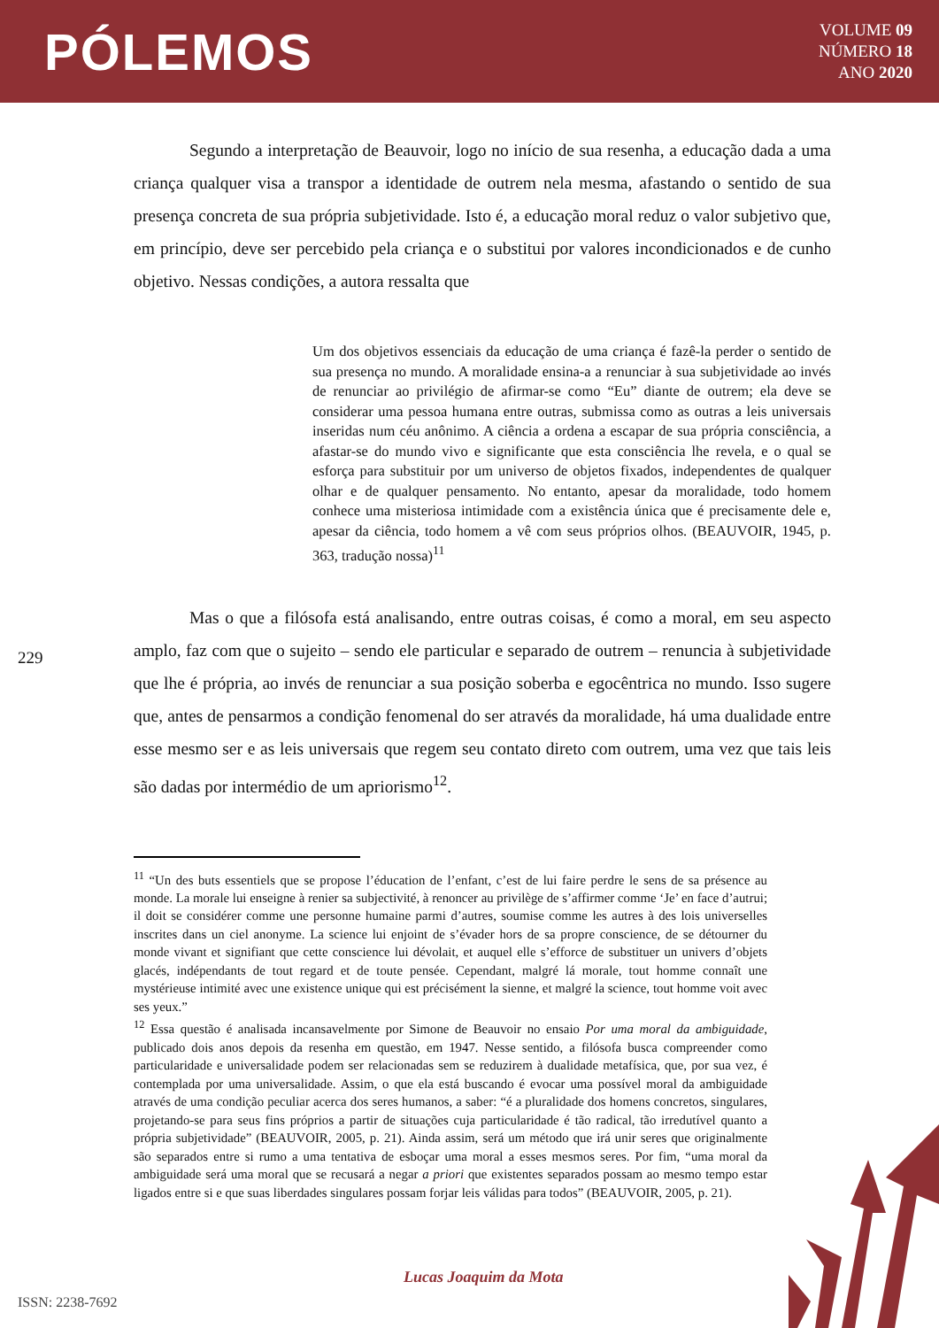PÓLEMOS
VOLUME 09
NÚMERO 18
ANO 2020
Segundo a interpretação de Beauvoir, logo no início de sua resenha, a educação dada a uma criança qualquer visa a transpor a identidade de outrem nela mesma, afastando o sentido de sua presença concreta de sua própria subjetividade. Isto é, a educação moral reduz o valor subjetivo que, em princípio, deve ser percebido pela criança e o substitui por valores incondicionados e de cunho objetivo. Nessas condições, a autora ressalta que
Um dos objetivos essenciais da educação de uma criança é fazê-la perder o sentido de sua presença no mundo. A moralidade ensina-a a renunciar à sua subjetividade ao invés de renunciar ao privilégio de afirmar-se como “Eu” diante de outrem; ela deve se considerar uma pessoa humana entre outras, submissa como as outras a leis universais inseridas num céu anônimo. A ciência a ordena a escapar de sua própria consciência, a afastar-se do mundo vivo e significante que esta consciência lhe revela, e o qual se esforça para substituir por um universo de objetos fixados, independentes de qualquer olhar e de qualquer pensamento. No entanto, apesar da moralidade, todo homem conhece uma misteriosa intimidade com a existência única que é precisamente dele e, apesar da ciência, todo homem a vê com seus próprios olhos. (BEAUVOIR, 1945, p. 363, tradução nossa)<sup>11</sup>
Mas o que a filósofa está analisando, entre outras coisas, é como a moral, em seu aspecto amplo, faz com que o sujeito – sendo ele particular e separado de outrem – renuncia à subjetividade que lhe é própria, ao invés de renunciar a sua posição soberba e egocêntrica no mundo. Isso sugere que, antes de pensarmos a condição fenomenal do ser através da moralidade, há uma dualidade entre esse mesmo ser e as leis universais que regem seu contato direto com outrem, uma vez que tais leis são dadas por intermédio de um apriorismo<sup>12</sup>.
229
<sup>11</sup> “Un des buts essentiels que se propose l’éducation de l’enfant, c’est de lui faire perdre le sens de sa présence au monde. La morale lui enseigne à renier sa subjectivité, à renoncer au privilège de s’affirmer comme ‘Je’ en face d’autrui; il doit se considérer comme une personne humaine parmi d’autres, soumise comme les autres à des lois universelles inscrites dans un ciel anonyme. La science lui enjoint de s’évader hors de sa propre conscience, de se détourner du monde vivant et signifiant que cette conscience lui dévolait, et auquel elle s’efforce de substituer un univers d’objets glacés, indépendants de tout regard et de toute pensée. Cependant, malgré lá morale, tout homme connaît une mystérieuse intimité avec une existence unique qui est précisément la sienne, et malgré la science, tout homme voit avec ses yeux.”
<sup>12</sup> Essa questão é analisada incansavelmente por Simone de Beauvoir no ensaio Por uma moral da ambiguidade, publicado dois anos depois da resenha em questão, em 1947. Nesse sentido, a filósofa busca compreender como particularidade e universalidade podem ser relacionadas sem se reduzirem à dualidade metafísica, que, por sua vez, é contemplada por uma universalidade. Assim, o que ela está buscando é evocar uma possível moral da ambiguidade através de uma condição peculiar acerca dos seres humanos, a saber: “é a pluralidade dos homens concretos, singulares, projetando-se para seus fins próprios a partir de situações cuja particularidade é tão radical, tão irredutível quanto a própria subjetividade” (BEAUVOIR, 2005, p. 21). Ainda assim, será um método que irá unir seres que originalmente são separados entre si rumo a uma tentativa de esboçar uma moral a esses mesmos seres. Por fim, “uma moral da ambiguidade será uma moral que se recusará a negar a priori que existentes separados possam ao mesmo tempo estar ligados entre si e que suas liberdades singulares possam forjar leis válidas para todos” (BEAUVOIR, 2005, p. 21).
Lucas Joaquim da Mota
ISSN: 2238-7692